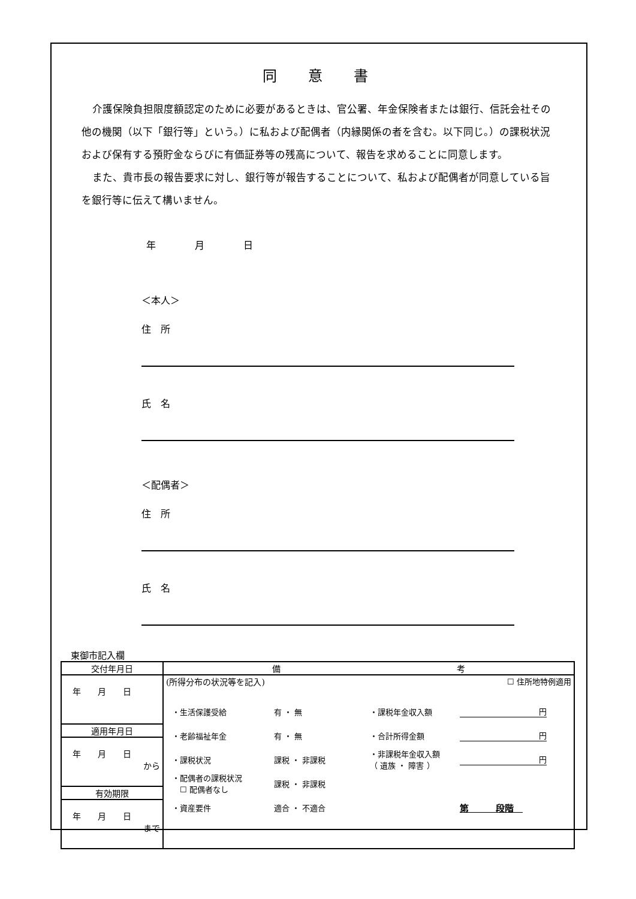同意書
介護保険負担限度額認定のために必要があるときは、官公署、年金保険者または銀行、信託会社その他の機関（以下「銀行等」という。）に私および配偶者（内縁関係の者を含む。以下同じ。）の課税状況および保有する預貯金ならびに有価証券等の残高について、報告を求めることに同意します。
また、貴市長の報告要求に対し、銀行等が報告することについて、私および配偶者が同意している旨を銀行等に伝えて構いません。
年 月 日
＜本人＞
住　所
氏　名
＜配偶者＞
住　所
氏　名
東御市記入欄
| 交付年月日 | 備 考 |
| 年 月 日 | (所得分布の状況等を記入) ☐ 住所地特例適用 ・生活保護受給 有 ・ 無 ・課税年金収入額 円 ・老齢福祉年金 有 ・ 無 ・合計所得金額 円 ・課税状況 課税 ・ 非課税 ・非課税年金収入額 （ 遺族 ・ 障害 ） 円 ・配偶者の課税状況 ☐ 配偶者なし 課税 ・ 非課税 ・資産要件 適合 ・ 不適合 第 段階 |
| 適用年月日 | |
| 年 月 日 から | |
| 有効期限 | |
| 年 月 日 まで | |